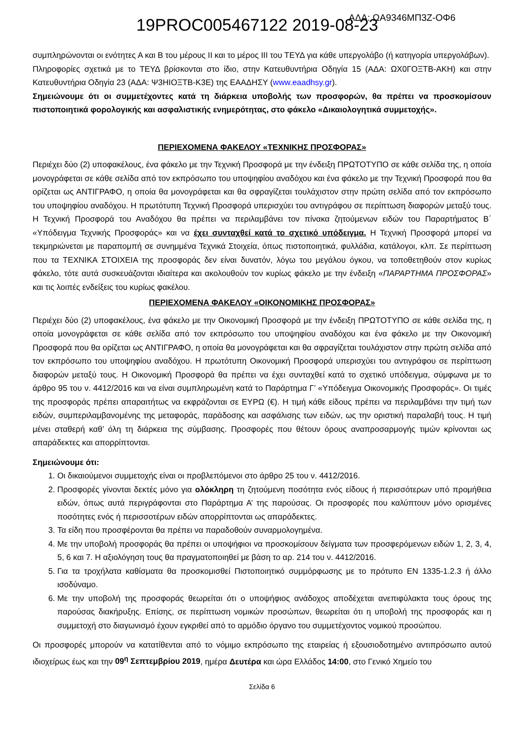19PROC005467122 2019-08-23 ΑΔΑ: ΩΑ9346ΜΠ3Ζ-ΟΦ6
συμπληρώνονται οι ενότητες Α και Β του μέρους ΙΙ και το μέρος ΙΙΙ του ΤΕΥΔ για κάθε υπεργολάβο (ή κατηγορία υπεργολάβων).
Πληροφορίες σχετικά με το ΤΕΥΔ βρίσκονται στο ίδιο, στην Κατευθυντήρια Οδηγία 15 (ΑΔΑ: ΩΧ0ΓΟΞΤΒ-ΑΚΗ) και στην Κατευθυντήρια Οδηγία 23 (ΑΔΑ: Ψ3ΗΙΟΞΤΒ-Κ3Ε) της ΕΑΑΔΗΣΥ (www.eaadhsy.gr).
Σημειώνουμε ότι οι συμμετέχοντες κατά τη διάρκεια υποβολής των προσφορών, θα πρέπει να προσκομίσουν πιστοποιητικά φορολογικής και ασφαλιστικής ενημερότητας, στο φάκελο «Δικαιολογητικά συμμετοχής».
ΠΕΡΙΕΧΟΜΕΝΑ ΦΑΚΕΛΟΥ «ΤΕΧΝΙΚΗΣ ΠΡΟΣΦΟΡΑΣ»
Περιέχει δύο (2) υποφακέλους, ένα φάκελο με την Τεχνική Προσφορά με την ένδειξη ΠΡΩΤΟΤΥΠΟ σε κάθε σελίδα της, η οποία μονογράφεται σε κάθε σελίδα από τον εκπρόσωπο του υποψηφίου αναδόχου και ένα φάκελο με την Τεχνική Προσφορά που θα ορίζεται ως ΑΝΤΙΓΡΑΦΟ, η οποία θα μονογράφεται και θα σφραγίζεται τουλάχιστον στην πρώτη σελίδα από τον εκπρόσωπο του υποψηφίου αναδόχου. Η πρωτότυπη Τεχνική Προσφορά υπερισχύει του αντιγράφου σε περίπτωση διαφορών μεταξύ τους. Η Τεχνική Προσφορά του Αναδόχου θα πρέπει να περιλαμβάνει τον πίνακα ζητούμενων ειδών του Παραρτήματος Β΄ «Υπόδειγμα Τεχνικής Προσφοράς» και να έχει συνταχθεί κατά το σχετικό υπόδειγμα. Η Τεχνική Προσφορά μπορεί να τεκμηριώνεται με παραπομπή σε συνημμένα Τεχνικά Στοιχεία, όπως πιστοποιητικά, φυλλάδια, κατάλογοι, κλπ. Σε περίπτωση που τα ΤΕΧΝΙΚΑ ΣΤΟΙΧΕΙΑ της προσφοράς δεν είναι δυνατόν, λόγω του μεγάλου όγκου, να τοποθετηθούν στον κυρίως φάκελο, τότε αυτά συσκευάζονται ιδιαίτερα και ακολουθούν τον κυρίως φάκελο με την ένδειξη «ΠΑΡΑΡΤΗΜΑ ΠΡΟΣΦΟΡΑΣ» και τις λοιπές ενδείξεις του κυρίως φακέλου.
ΠΕΡΙΕΧΟΜΕΝΑ ΦΑΚΕΛΟΥ «ΟΙΚΟΝΟΜΙΚΗΣ ΠΡΟΣΦΟΡΑΣ»
Περιέχει δύο (2) υποφακέλους, ένα φάκελο με την Οικονομική Προσφορά με την ένδειξη ΠΡΩΤΟΤΥΠΟ σε κάθε σελίδα της, η οποία μονογράφεται σε κάθε σελίδα από τον εκπρόσωπο του υποψηφίου αναδόχου και ένα φάκελο με την Οικονομική Προσφορά που θα ορίζεται ως ΑΝΤΙΓΡΑΦΟ, η οποία θα μονογράφεται και θα σφραγίζεται τουλάχιστον στην πρώτη σελίδα από τον εκπρόσωπο του υποψηφίου αναδόχου. Η πρωτότυπη Οικονομική Προσφορά υπερισχύει του αντιγράφου σε περίπτωση διαφορών μεταξύ τους. Η Οικονομική Προσφορά θα πρέπει να έχει συνταχθεί κατά το σχετικό υπόδειγμα, σύμφωνα με το άρθρο 95 του ν. 4412/2016 και να είναι συμπληρωμένη κατά το Παράρτημα Γ’ «Υπόδειγμα Οικονομικής Προσφοράς». Οι τιμές της προσφοράς πρέπει απαραιτήτως να εκφράζονται σε ΕΥΡΩ (€). Η τιμή κάθε είδους πρέπει να περιλαμβάνει την τιμή των ειδών, συμπεριλαμβανομένης της μεταφοράς, παράδοσης και ασφάλισης των ειδών, ως την οριστική παραλαβή τους. Η τιμή μένει σταθερή καθ’ όλη τη διάρκεια της σύμβασης. Προσφορές που θέτουν όρους αναπροσαρμογής τιμών κρίνονται ως απαράδεκτες και απορρίπτονται.
Σημειώνουμε ότι:
1. Οι δικαιούμενοι συμμετοχής είναι οι προβλεπόμενοι στο άρθρο 25 του ν. 4412/2016.
2. Προσφορές γίνονται δεκτές μόνο για ολόκληρη τη ζητούμενη ποσότητα ενός είδους ή περισσότερων υπό προμήθεια ειδών, όπως αυτά περιγράφονται στο Παράρτημα Α’ της παρούσας. Οι προσφορές που καλύπτουν μόνο ορισμένες ποσότητες ενός ή περισσοτέρων ειδών απορρίπτονται ως απαράδεκτες.
3. Τα είδη που προσφέρονται θα πρέπει να παραδοθούν συναρμολογημένα.
4. Με την υποβολή προσφοράς θα πρέπει οι υποψήφιοι να προσκομίσουν δείγματα των προσφερόμενων ειδών 1, 2, 3, 4, 5, 6 και 7. Η αξιολόγηση τους θα πραγματοποιηθεί με βάση το αρ. 214 του ν. 4412/2016.
5. Για τα τροχήλατα καθίσματα θα προσκομισθεί Πιστοποιητικό συμμόρφωσης με το πρότυπο EN 1335-1.2.3 ή άλλο ισοδύναμο.
6. Με την υποβολή της προσφοράς θεωρείται ότι ο υποψήφιος ανάδοχος αποδέχεται ανεπιφύλακτα τους όρους της παρούσας διακήρυξης. Επίσης, σε περίπτωση νομικών προσώπων, θεωρείται ότι η υποβολή της προσφοράς και η συμμετοχή στο διαγωνισμό έχουν εγκριθεί από το αρμόδιο όργανο του συμμετέχοντος νομικού προσώπου.
Οι προσφορές μπορούν να κατατίθενται από το νόμιμο εκπρόσωπο της εταιρείας ή εξουσιοδοτημένο αντιπρόσωπο αυτού ιδιοχείρως έως και την 09<sup>η</sup> Σεπτεμβρίου 2019, ημέρα Δευτέρα και ώρα Ελλάδος 14:00, στο Γενικό Χημείο του
Σελίδα 6